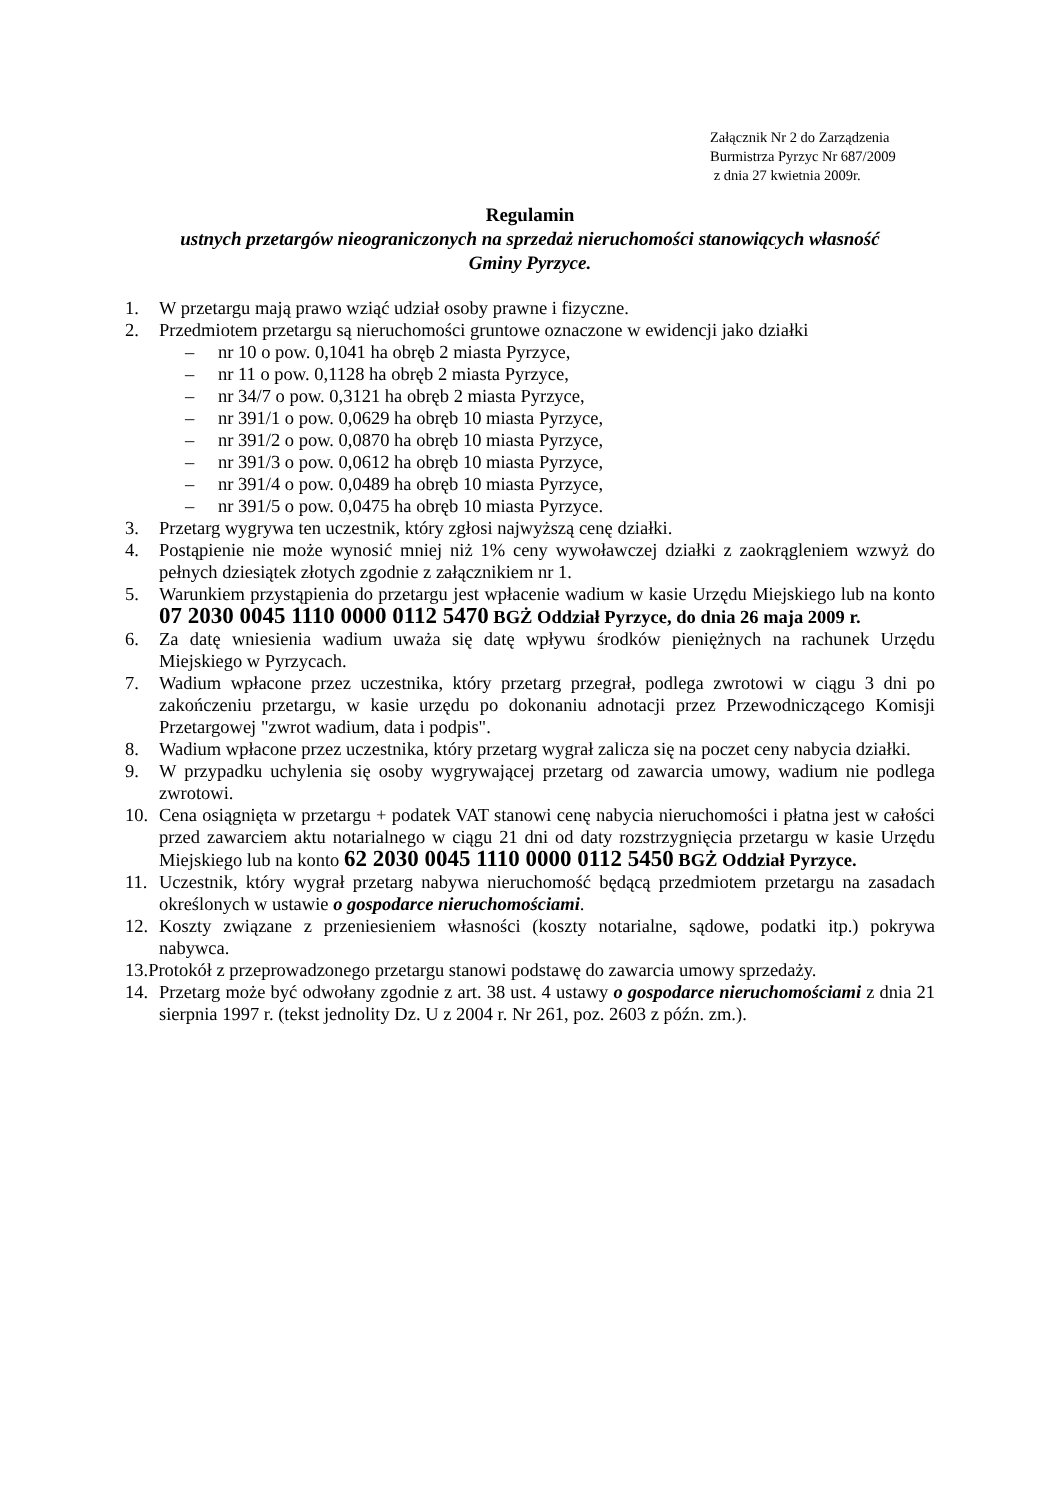Załącznik Nr 2 do Zarządzenia
Burmistrza Pyrzyc Nr 687/2009
z dnia 27 kwietnia 2009r.
Regulamin
ustnych przetargów nieograniczonych na sprzedaż nieruchomości stanowiących własność
Gminy Pyrzyce.
1. W przetargu mają prawo wziąć udział osoby prawne i fizyczne.
2. Przedmiotem przetargu są nieruchomości gruntowe oznaczone w ewidencji jako działki
– nr 10 o pow. 0,1041 ha obręb 2 miasta Pyrzyce,
– nr 11 o pow. 0,1128 ha obręb 2 miasta Pyrzyce,
– nr 34/7 o pow. 0,3121 ha obręb 2 miasta Pyrzyce,
– nr 391/1 o pow. 0,0629 ha obręb 10 miasta Pyrzyce,
– nr 391/2 o pow. 0,0870 ha obręb 10 miasta Pyrzyce,
– nr 391/3 o pow. 0,0612 ha obręb 10 miasta Pyrzyce,
– nr 391/4 o pow. 0,0489 ha obręb 10 miasta Pyrzyce,
– nr 391/5 o pow. 0,0475 ha obręb 10 miasta Pyrzyce.
3. Przetarg wygrywa ten uczestnik, który zgłosi najwyższą cenę działki.
4. Postąpienie nie może wynosić mniej niż 1% ceny wywoławczej działki z zaokrągleniem wzwyż do pełnych dziesiątek złotych zgodnie z załącznikiem nr 1.
5. Warunkiem przystąpienia do przetargu jest wpłacenie wadium w kasie Urzędu Miejskiego lub na konto 07 2030 0045 1110 0000 0112 5470 BGŻ Oddział Pyrzyce, do dnia 26 maja 2009 r.
6. Za datę wniesienia wadium uważa się datę wpływu środków pieniężnych na rachunek Urzędu Miejskiego w Pyrzycach.
7. Wadium wpłacone przez uczestnika, który przetarg przegrał, podlega zwrotowi w ciągu 3 dni po zakończeniu przetargu, w kasie urzędu po dokonaniu adnotacji przez Przewodniczącego Komisji Przetargowej "zwrot wadium, data i podpis".
8. Wadium wpłacone przez uczestnika, który przetarg wygrał zalicza się na poczet ceny nabycia działki.
9. W przypadku uchylenia się osoby wygrywającej przetarg od zawarcia umowy, wadium nie podlega zwrotowi.
10. Cena osiągnięta w przetargu + podatek VAT stanowi cenę nabycia nieruchomości i płatna jest w całości przed zawarciem aktu notarialnego w ciągu 21 dni od daty rozstrzygnięcia przetargu w kasie Urzędu Miejskiego lub na konto 62 2030 0045 1110 0000 0112 5450 BGŻ Oddział Pyrzyce.
11. Uczestnik, który wygrał przetarg nabywa nieruchomość będącą przedmiotem przetargu na zasadach określonych w ustawie o gospodarce nieruchomościami.
12. Koszty związane z przeniesieniem własności (koszty notarialne, sądowe, podatki itp.) pokrywa nabywca.
13.Protokół z przeprowadzonego przetargu stanowi podstawę do zawarcia umowy sprzedaży.
14. Przetarg może być odwołany zgodnie z art. 38 ust. 4 ustawy o gospodarce nieruchomościami z dnia 21 sierpnia 1997 r. (tekst jednolity Dz. U z 2004 r. Nr 261, poz. 2603 z późn. zm.).